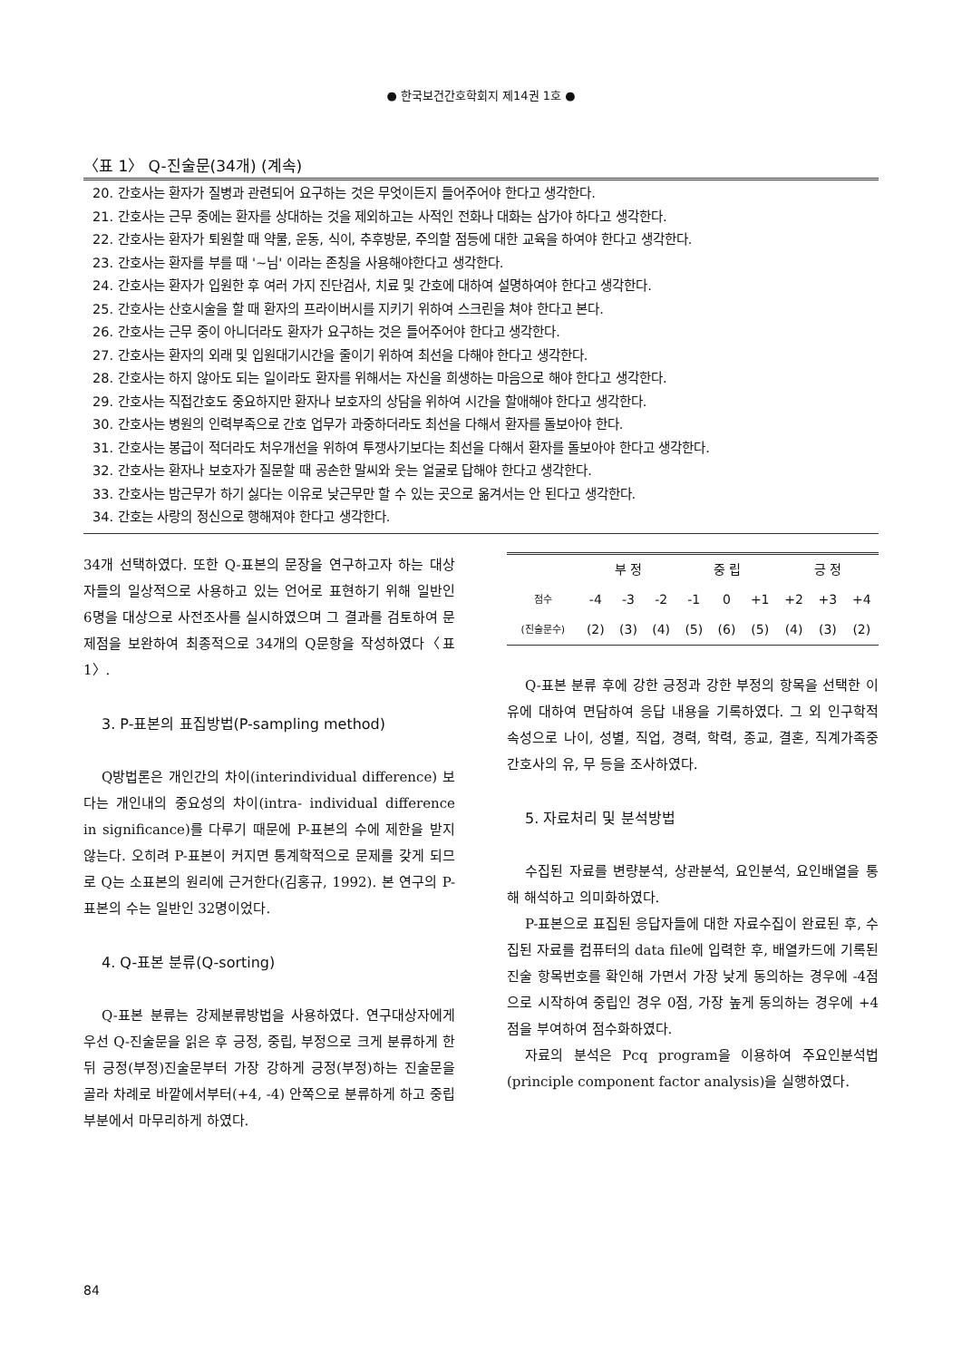● 한국보건간호학회지 제14권 1호 ●
〈표 1〉 Q-진술문(34개) (계속)
20. 간호사는 환자가 질병과 관련되어 요구하는 것은 무엇이든지 들어주어야 한다고 생각한다.
21. 간호사는 근무 중에는 환자를 상대하는 것을 제외하고는 사적인 전화나 대화는 삼가야 하다고 생각한다.
22. 간호사는 환자가 퇴원할 때 약물, 운동, 식이, 추후방문, 주의할 점등에 대한 교육을 하여야 한다고 생각한다.
23. 간호사는 환자를 부를 때 '~님' 이라는 존칭을 사용해야한다고 생각한다.
24. 간호사는 환자가 입원한 후 여러 가지 진단검사, 치료 및 간호에 대하여 설명하여야 한다고 생각한다.
25. 간호사는 산호시술을 할 때 환자의 프라이버시를 지키기 위하여 스크린을 쳐야 한다고 본다.
26. 간호사는 근무 중이 아니더라도 환자가 요구하는 것은 들어주어야 한다고 생각한다.
27. 간호사는 환자의 외래 및 입원대기시간을 줄이기 위하여 최선을 다해야 한다고 생각한다.
28. 간호사는 하지 않아도 되는 일이라도 환자를 위해서는 자신을 희생하는 마음으로 해야 한다고 생각한다.
29. 간호사는 직접간호도 중요하지만 환자나 보호자의 상담을 위하여 시간을 할애해야 한다고 생각한다.
30. 간호사는 병원의 인력부족으로 간호 업무가 과중하더라도 최선을 다해서 환자를 돌보아야 한다.
31. 간호사는 봉급이 적더라도 처우개선을 위하여 투쟁사기보다는 최선을 다해서 환자를 돌보아야 한다고 생각한다.
32. 간호사는 환자나 보호자가 질문할 때 공손한 말씨와 웃는 얼굴로 답해야 한다고 생각한다.
33. 간호사는 밤근무가 하기 싫다는 이유로 낮근무만 할 수 있는 곳으로 옮겨서는 안 된다고 생각한다.
34. 간호는 사랑의 정신으로 행해져야 한다고 생각한다.
34개 선택하였다. 또한 Q-표본의 문장을 연구하고자 하는 대상자들의 일상적으로 사용하고 있는 언어로 표현하기 위해 일반인 6명을 대상으로 사전조사를 실시하였으며 그 결과를 검토하여 문제점을 보완하여 최종적으로 34개의 Q문항을 작성하였다〈표 1〉.
3. P-표본의 표집방법(P-sampling method)
Q방법론은 개인간의 차이(interindividual difference) 보다는 개인내의 중요성의 차이(intra- individual difference in significance)를 다루기 때문에 P-표본의 수에 제한을 받지 않는다. 오히려 P-표본이 커지면 통계학적으로 문제를 갖게 되므로 Q는 소표본의 원리에 근거한다(김홍규, 1992). 본 연구의 P-표본의 수는 일반인 32명이었다.
4. Q-표본 분류(Q-sorting)
Q-표본 분류는 강제분류방법을 사용하였다. 연구대상자에게 우선 Q-진술문을 읽은 후 긍정, 중립, 부정으로 크게 분류하게 한 뒤 긍정(부정)진술문부터 가장 강하게 긍정(부정)하는 진술문을 골라 차례로 바깥에서부터(+4, -4) 안쪽으로 분류하게 하고 중립부분에서 마무리하게 하였다.
| | 부 정 | | | 중 립 | | | 긍 정 | | |
| --- | --- | --- | --- | --- | --- | --- | --- | --- | --- |
| 점수 | -4 | -3 | -2 | -1 | 0 | +1 | +2 | +3 | +4 |
| (진술문수) | (2) | (3) | (4) | (5) | (6) | (5) | (4) | (3) | (2) |
Q-표본 분류 후에 강한 긍정과 강한 부정의 항목을 선택한 이유에 대하여 면담하여 응답 내용을 기록하였다. 그 외 인구학적 속성으로 나이, 성별, 직업, 경력, 학력, 종교, 결혼, 직계가족중 간호사의 유, 무 등을 조사하였다.
5. 자료처리 및 분석방법
수집된 자료를 변량분석, 상관분석, 요인분석, 요인배열을 통해 해석하고 의미화하였다.
P-표본으로 표집된 응답자들에 대한 자료수집이 완료된 후, 수집된 자료를 컴퓨터의 data file에 입력한 후, 배열카드에 기록된 진술 항목번호를 확인해 가면서 가장 낮게 동의하는 경우에 -4점으로 시작하여 중립인 경우 0점, 가장 높게 동의하는 경우에 +4점을 부여하여 점수화하였다.
자료의 분석은 Pcq program을 이용하여 주요인분석법(principle component factor analysis)을 실행하였다.
84